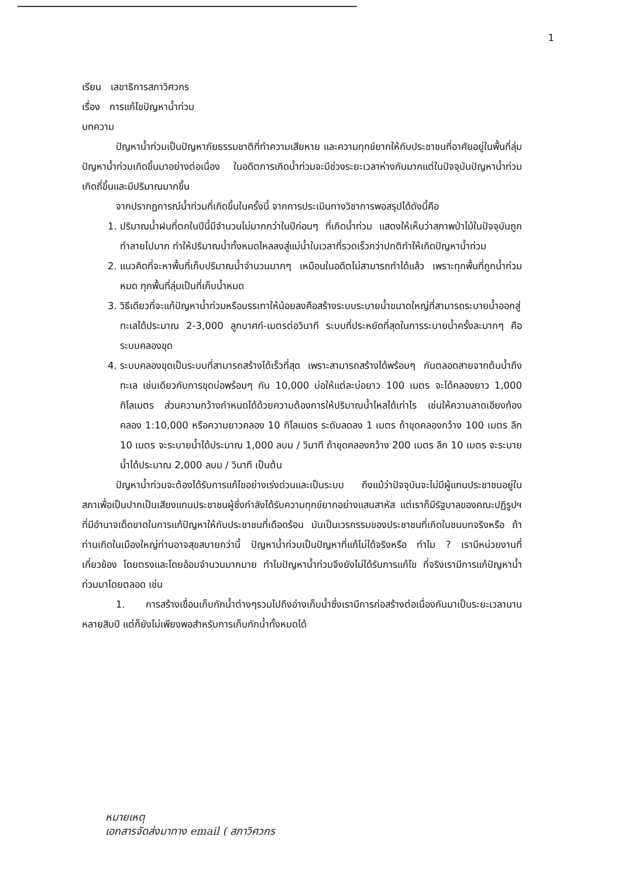1
เรียน เลขาธิการสภาวิศวกร
เรื่อง การแก้ไขปัญหาน้ำท่วม
บทความ
ปัญหาน้ำท่วมเป็นปัญหาภัยธรรมชาติที่ทำความเสียหาย และความทุกข์ยากให้กับประชาชนที่อาศัยอยู่ในพื้นที่ลุ่ม ปัญหาน้ำท่วมเกิดขึ้นมาอย่างต่อเนื่อง ในอดีตการเกิดน้ำท่วมจะมีช่วงระยะเวลาห่างกันมากแต่ในปัจจุบันปัญหาน้ำท่วมเกิดถี่ขึ้นและมีปริมาณมากขึ้น
จากปรากฏการณ์น้ำท่วมที่เกิดขึ้นในครั้งนี้ จากการประเมินทางวิชาการพอสรุปได้ดังนี้คือ
1. ปริมาณน้ำฝนที่ตกในปีนี้มีจำนวนไม่มากกว่าในปีก่อนๆ ที่เกิดน้ำท่วม แสดงให้เห็นว่าสภาพป่าไม้ในปัจจุบันถูกทำลายไปมาก ทำให้ปริมาณน้ำทั้งหมดไหลลงสู่แม่น้ำในเวลาที่รวดเร็วกว่าปกติทำให้เกิดปัญหาน้ำท่วม
2. แนวคิดที่จะหาพื้นที่เก็บปริมาณน้ำจำนวนมากๆ เหมือนในอดีตไม่สามารถทำได้แล้ว เพราะทุกพื้นที่ถูกน้ำท่วมหมด ทุกพื้นที่ลุ่มเป็นที่เก็บน้ำหมด
3. วิธีเดียวที่จะแก้ปัญหาน้ำท่วมหรือบรรเทาให้น้อยลงคือสร้างระบบระบายน้ำขนาดใหญ่ที่สามารถระบายน้ำออกสู่ทะเลได้ประมาณ 2-3,000 ลูกบาศก์-เมตรต่อวินาที ระบบที่ประหยัดที่สุดในการระบายน้ำครั้งละมากๆ คือระบบคลองขุด
4. ระบบคลองขุดเป็นระบบที่สามารถสร้างได้เร็วที่สุด เพราะสามารถสร้างได้พร้อมๆ กันตลอดสายจากต้นน้ำถึงทะเล เช่นเดียวกับการขุดบ่อพร้อมๆ กัน 10,000 บ่อให้แต่ละบ่อยาว 100 เมตร จะได้คลองยาว 1,000 กิโลเมตร ส่วนความกว้างกำหนดได้ด้วยความต้องการให้ปริมาณน้ำไหลได้เท่าไร เช่นให้ความลาดเอียงท้องคลอง 1:10,000 หรือความยาวคลอง 10 กิโลเมตร ระดับลดลง 1 เมตร ถ้าขุดคลองกว้าง 100 เมตร ลึก 10 เมตร จะระบายน้ำได้ประมาณ 1,000 ลบม / วินาที ถ้าขุดคลองกว้าง 200 เมตร ลึก 10 เมตร จะระบายน้ำได้ประมาณ 2,000 ลบม / วินาที เป็นต้น
ปัญหาน้ำท่วมจะต้องได้รับการแก้ไขอย่างเร่งด่วนและเป็นระบบ ถึงแม้ว่าปัจจุบันจะไม่มีผู้แทนประชาชนอยู่ในสภาเพื่อเป็นปากเป็นเสียงแทนประชาชนผู้ซึ่งกำลังได้รับความทุกข์ยากอย่างแสนสาหัส แต่เราก็มีรัฐบาลของคณะปฏิรูปฯที่มีอำนาจเด็ดขาดในการแก้ปัญหาให้กับประชาชนที่เดือดร้อน มันเป็นเวรกรรมของประชาชนที่เกิดในชนบทจริงหรือ ถ้าท่านเกิดในเมืองใหญ่ท่านอาจสุขสบายกว่านี้ ปัญหาน้ำท่วมเป็นปัญหาที่แก้ไม่ได้จริงหรือ ทำไม ? เรามีหน่วยงานที่เกี่ยวข้อง โดยตรงและโดยอ้อมจำนวนมากมาย ทำไมปัญหาน้ำท่วมจึงยังไม่ได้รับการแก้ไข ที่จริงเรามีการแก้ปัญหาน้ำท่วมมาโดยตลอด เช่น
1. การสร้างเขื่อนเก็บกักน้ำต่างๆรวมไปถึงอ่างเก็บน้ำซึ่งเรามีการก่อสร้างต่อเนื่องกันมาเป็นระยะเวลานานหลายสิบปี แต่ก็ยังไม่เพียงพอสำหรับการเก็บกักน้ำทั้งหมดได้
หมายเหตุ
เอกสารจัดส่งมาทาง email ( สภาวิศวกร